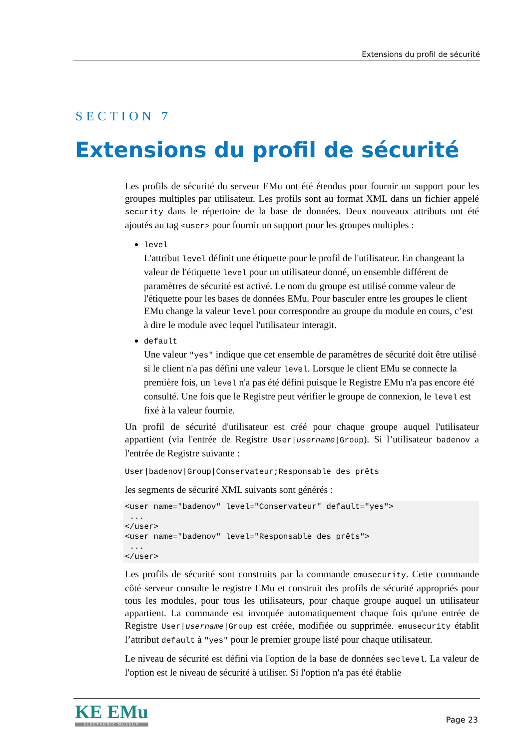Extensions du profil de sécurité
SECTION 7
Extensions du profil de sécurité
Les profils de sécurité du serveur EMu ont été étendus pour fournir un support pour les groupes multiples par utilisateur. Les profils sont au format XML dans un fichier appelé security dans le répertoire de la base de données. Deux nouveaux attributs ont été ajoutés au tag <user> pour fournir un support pour les groupes multiples :
level
L'attribut level définit une étiquette pour le profil de l'utilisateur. En changeant la valeur de l'étiquette level pour un utilisateur donné, un ensemble différent de paramètres de sécurité est activé. Le nom du groupe est utilisé comme valeur de l'étiquette pour les bases de données EMu. Pour basculer entre les groupes le client EMu change la valeur level pour correspondre au groupe du module en cours, c’est à dire le module avec lequel l'utilisateur interagit.
default
Une valeur "yes" indique que cet ensemble de paramètres de sécurité doit être utilisé si le client n'a pas défini une valeur level. Lorsque le client EMu se connecte la première fois, un level n'a pas été défini puisque le Registre EMu n'a pas encore été consulté. Une fois que le Registre peut vérifier le groupe de connexion, le level est fixé à la valeur fournie.
Un profil de sécurité d'utilisateur est créé pour chaque groupe auquel l'utilisateur appartient (via l'entrée de Registre User|username|Group). Si l’utilisateur badenov a l'entrée de Registre suivante :
User|badenov|Group|Conservateur;Responsable des prêts
les segments de sécurité XML suivants sont générés :
<user name="badenov" level="Conservateur" default="yes">
 ...
</user>
<user name="badenov" level="Responsable des prêts">
 ...
</user>
Les profils de sécurité sont construits par la commande emusecurity. Cette commande côté serveur consulte le registre EMu et construit des profils de sécurité appropriés pour tous les modules, pour tous les utilisateurs, pour chaque groupe auquel un utilisateur appartient. La commande est invoquée automatiquement chaque fois qu'une entrée de Registre User|username|Group est créée, modifiée ou supprimée. emusecurity établit l’attribut default à "yes" pour le premier groupe listé pour chaque utilisateur.
Le niveau de sécurité est défini via l'option de la base de données seclevel. La valeur de l'option est le niveau de sécurité à utiliser. Si l'option n'a pas été établie
KE EMu
ELECTRONIC MUSEUM
Page 23